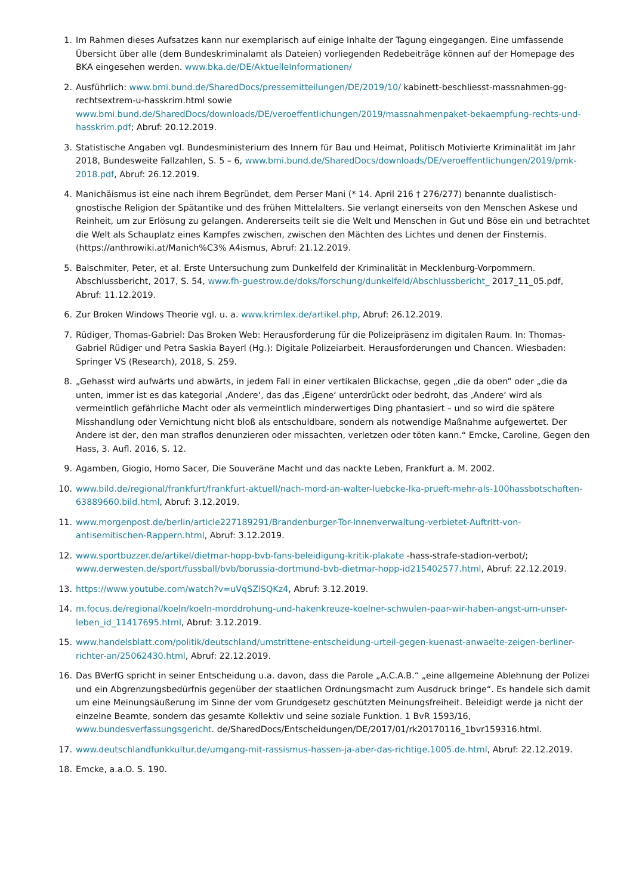1. Im Rahmen dieses Aufsatzes kann nur exemplarisch auf einige Inhalte der Tagung eingegangen. Eine umfassende Übersicht über alle (dem Bundeskriminalamt als Dateien) vorliegenden Redebeiträge können auf der Homepage des BKA eingesehen werden. www.bka.de/DE/AktuelleInformationen/
2. Ausführlich: www.bmi.bund.de/SharedDocs/pressemitteilungen/DE/2019/10/ kabinett-beschliesst-massnahmen-gg-rechtsextrem-u-hasskrim.html sowie www.bmi.bund.de/SharedDocs/downloads/DE/veroeffentlichungen/2019/massnahmenpaket-bekaempfung-rechts-und-hasskrim.pdf; Abruf: 20.12.2019.
3. Statistische Angaben vgl. Bundesministerium des Innern für Bau und Heimat, Politisch Motivierte Kriminalität im Jahr 2018, Bundesweite Fallzahlen, S. 5 – 6, www.bmi.bund.de/SharedDocs/downloads/DE/veroeffentlichungen/2019/pmk-2018.pdf, Abruf: 26.12.2019.
4. Manichäismus ist eine nach ihrem Begründet, dem Perser Mani (* 14. April 216 † 276/277) benannte dualistisch-gnostische Religion der Spätantike und des frühen Mittelalters. Sie verlangt einerseits von den Menschen Askese und Reinheit, um zur Erlösung zu gelangen. Andererseits teilt sie die Welt und Menschen in Gut und Böse ein und betrachtet die Welt als Schauplatz eines Kampfes zwischen, zwischen den Mächten des Lichtes und denen der Finsternis. (https://anthrowiki.at/Manich%C3% A4ismus, Abruf: 21.12.2019.
5. Balschmiter, Peter, et al. Erste Untersuchung zum Dunkelfeld der Kriminalität in Mecklenburg-Vorpommern. Abschlussbericht, 2017, S. 54, www.fh-guestrow.de/doks/forschung/dunkelfeld/Abschlussbericht_ 2017_11_05.pdf, Abruf: 11.12.2019.
6. Zur Broken Windows Theorie vgl. u. a. www.krimlex.de/artikel.php, Abruf: 26.12.2019.
7. Rüdiger, Thomas-Gabriel: Das Broken Web: Herausforderung für die Polizeipräsenz im digitalen Raum. In: Thomas-Gabriel Rüdiger und Petra Saskia Bayerl (Hg.): Digitale Polizeiarbeit. Herausforderungen und Chancen. Wiesbaden: Springer VS (Research), 2018, S. 259.
8. „Gehasst wird aufwärts und abwärts, in jedem Fall in einer vertikalen Blickachse, gegen „die da oben“ oder „die da unten, immer ist es das kategorial ‚Andere‘, das das ‚Eigene‘ unterdrückt oder bedroht, das ‚Andere‘ wird als vermeintlich gefährliche Macht oder als vermeintlich minderwertiges Ding phantasiert – und so wird die spätere Misshandlung oder Vernichtung nicht bloß als entschuldbare, sondern als notwendige Maßnahme aufgewertet. Der Andere ist der, den man straflos denunzieren oder missachten, verletzen oder töten kann.“ Emcke, Caroline, Gegen den Hass, 3. Aufl. 2016, S. 12.
9. Agamben, Giogio, Homo Sacer, Die Souveräne Macht und das nackte Leben, Frankfurt a. M. 2002.
10. www.bild.de/regional/frankfurt/frankfurt-aktuell/nach-mord-an-walter-luebcke-lka-prueft-mehr-als-100hassbotschaften-63889660.bild.html, Abruf: 3.12.2019.
11. www.morgenpost.de/berlin/article227189291/Brandenburger-Tor-Innenverwaltung-verbietet-Auftritt-von-antisemitischen-Rappern.html, Abruf: 3.12.2019.
12. www.sportbuzzer.de/artikel/dietmar-hopp-bvb-fans-beleidigung-kritik-plakate -hass-strafe-stadion-verbot/; www.derwesten.de/sport/fussball/bvb/borussia-dortmund-bvb-dietmar-hopp-id215402577.html, Abruf: 22.12.2019.
13. https://www.youtube.com/watch?v=uVqSZlSQKz4, Abruf: 3.12.2019.
14. m.focus.de/regional/koeln/koeln-morddrohung-und-hakenkreuze-koelner-schwulen-paar-wir-haben-angst-um-unser-leben_id_11417695.html, Abruf: 3.12.2019.
15. www.handelsblatt.com/politik/deutschland/umstrittene-entscheidung-urteil-gegen-kuenast-anwaelte-zeigen-berliner-richter-an/25062430.html, Abruf: 22.12.2019.
16. Das BVerfG spricht in seiner Entscheidung u.a. davon, dass die Parole „A.C.A.B.“ „eine allgemeine Ablehnung der Polizei und ein Abgrenzungsbedürfnis gegenüber der staatlichen Ordnungsmacht zum Ausdruck bringe“. Es handele sich damit um eine Meinungsäußerung im Sinne der vom Grundgesetz geschützten Meinungsfreiheit. Beleidigt werde ja nicht der einzelne Beamte, sondern das gesamte Kollektiv und seine soziale Funktion. 1 BvR 1593/16, www.bundesverfassungsgericht. de/SharedDocs/Entscheidungen/DE/2017/01/rk20170116_1bvr159316.html.
17. www.deutschlandfunkkultur.de/umgang-mit-rassismus-hassen-ja-aber-das-richtige.1005.de.html, Abruf: 22.12.2019.
18. Emcke, a.a.O. S. 190.